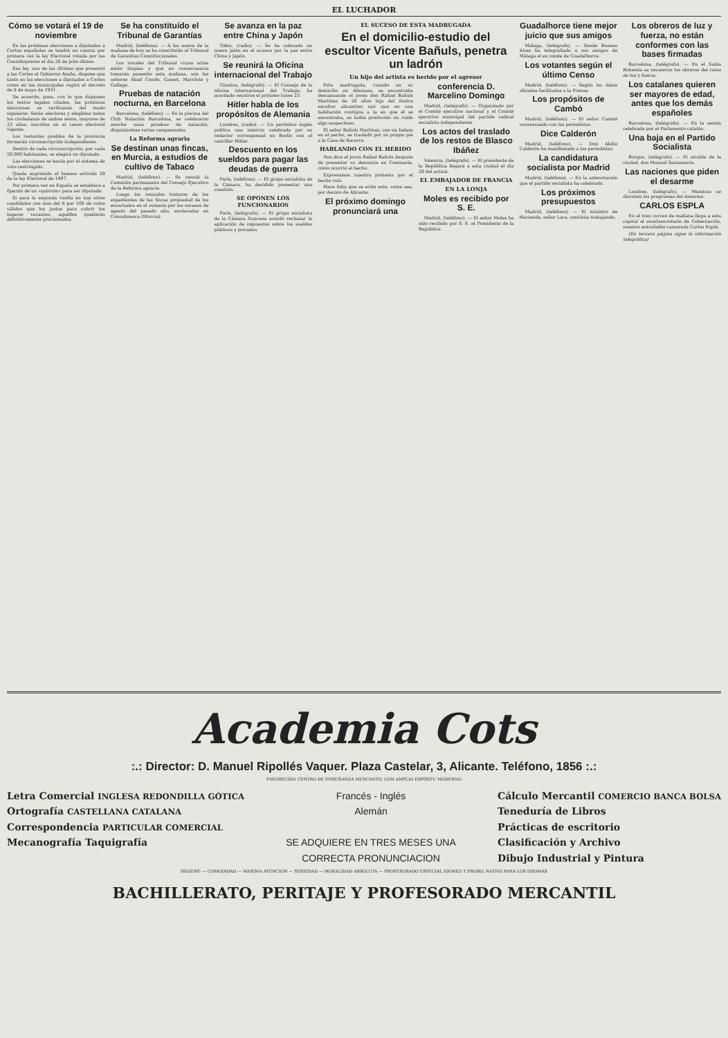EL LUCHADOR
Cómo se votará el 19 de noviembre
En las próximas elecciones a diputados a Cortes españolas se tendrá en cuenta por primera vez la ley Electoral votada por las Constituyentes el día 28 de julio último.
Esa ley, una de las últimas que presentó a las Cortes el Gobierno Azaña, dispone que tanto en las elecciones a diputados a Cortes como en las municipales regirá el decreto de 8 de mayo de 1931.
De acuerdo, pues, con lo que disponen los textos legales citados, las próximas elecciones se verificarán del modo siguiente: Serán electores y elegibles todos los ciudadanos de ambos sexos, mayores de 23 años, inscritos en el censo electoral vigente.
Los restantes pueblos de la provincia formarán circunscripción independiente.
Dentro de cada circunscripción, por cada 50.000 habitantes, se elegirá un diputado.
Las elecciones se harán por el sistema de voto restringido.
Queda suprimido el famoso artículo 29 de la ley Electoral de 1907.
Por primera vez en España se establece a fijación de un «quórum» para ser diputado.
Si para la segunda vuelta no hay otros candidatos con más del 8 por 100 de votos válidos que los justos para cubrir los lugares vacantes, aquéllos quedarán definitivamente proclamados.
Se ha constituído el Tribunal de Garantías
Madrid, (teléfono). — A las nueve de la mañana de hoy se ha constituído el Tribunal de Garantías Constitucionales.
Los vocales del Tribunal cuyas actas están limpias y que en consecuencia tomarán posesión esta mañana, son los señores Abad Conde, Gasset, Marclote y Gallego.
Pruebas de natación nocturna, en Barcelona
Barcelona, (teléfono). — En la piscina del Club Natación Barcelona, se celebraron anoche unas pruebas de natación, disputándose varios campeonatos.
La Reforma agraria
Se destinan unas fincas, en Murcia, a estudios de cultivo de Tabaco
Madrid, (teléfono). — Se reunió la Comisión permanente del Consejo Ejecutivo de la Reforma agraria.
Luego los reunidos trataron de los expedientes de las fincas propiedad de los encartados en el sumario por los sucesos de agosto del pasado año, enclavadas en Concahuesca (Murcia).
Se avanza en la paz entre China y Japón
Tokio, (radio). — Se ha colocado un nuevo jalón en el avance por la paz entre China y Japón.
Se reunirá la Oficina internacional del Trabajo
Ginebra, (telégrafo). — El Consejo de la oficina internacional del Trabajo, ha acordado reunirse el próximo lunes 23.
Hitler habla de los propósitos de Alemania
Londres, (radio). — Un periódico inglés publica una interviu celebrada por su redactor corresponsal en Berlín con el canciller Hitler.
Descuento en los sueldos para pagar las deudas de guerra
París, (teléfono). — El grupo socialista de la Cámara, ha decidido presentar una cuestión.
SE OPONEN LOS FUNCIONARIOS
París, (telégrafo). — El grupo socialista de la Cámara francesa acordó rechazar la aplicación de impuestos sobre los sueldos públicos y privados.
EL SUCESO DE ESTA MADRUGADA
En el domicilio-estudio del escultor Vicente Bañuls, penetra un ladrón
Un hijo del artista es herido por el agresor
Esta madrugada, cuando en su domicilio en Altozano, se encontraba descansando el joven don Rafael Bañuls Martínez de 26 años hijo del ilustre escultor alicantino oyó que en una habitación contigua a la en que él se encontraba, se había producido un ruido algo sospechoso.
El señor Bañuls Martínez, con un balazo en el pecho, se trasladó por su propio pié a la Casa de Socorro.
HABLANDO CON EL HERIDO
Nos dice el joven Rafael Bañuls después de presentar su denuncia en Comisaría, cómo ocurrió el hecho.
Expresamos nuestra protesta por el hecho ruín.
Hace falta que se evite esto, como sea, por decoro de Alicante.
El próximo domingo pronunciará una conferencia D. Marcelino Domingo
Madrid, (telégrafo). — Organizado por el Comité ejecutivo nacional y el Comité ejecutivo municipal del partido radical socialista independiente.
Los actos del traslado de los restos de Blasco Ibáñez
Valencia, (telégrafo). — El presidente de la República llegará a esta ciudad el día 29 del actual.
EL EMBAJADOR DE FRANCIA
EN LA LONJA
Moles es recibido por S. E.
Madrid, (teléfono). — El señor Moles ha sido recibido por S. E. el Presidente de la República.
Guadalhorce tiene mejor juicio que sus amigos
Málaga, (telégrafo). — Desde Buenos Aires ha telegrafiado a sus amigos de Málaga el ex conde de Guadalhorce.
Los votantes según el último Censo
Madrid, (teléfono). — Según los datos oficiales facilitados a la Prensa.
Los propósitos de Cambó
Madrid, (teléfono). — El señor Cambó conversando con los periodistas.
Dice Calderón
Madrid, (teléfono). — Don Abilio Calderón ha manifestado a los periodistas.
La candidatura socialista por Madrid
Madrid, (teléfono). — En la antevotación que el partido socialista ha celebrado.
Los próximos presupuestos
Madrid, (teléfono). — El ministro de Hacienda, señor Lara, continúa trabajando.
Los obreros de luz y fuerza, no están conformes con las bases firmadas
Barcelona, (telégrafo). — En el Salón Bohemia se reunieron los obreros del ramo de luz y fuerza.
Los catalanes quieren ser mayores de edad, antes que los demás españoles
Barcelona, (telégrafo). — En la sesión celebrada por el Parlamento catalán.
Una baja en el Partido Socialista
Burgos, (telégrafo). — El alcalde de la ciudad, don Manuel Santamaría.
Las naciones que piden el desarme
Londres, (telégrafo). — Mientras se discuten los programas del desarme.
CARLOS ESPLA
En el tren correo de mañana llega a esta capital el exsubsecretario de Gobernación, nuestro entrañable camarada Carlos Esplá.
(En tercera página sigue la información telegráfica)
Academia Cots
:.: Director: D. Manuel Ripollés Vaquer. Plaza Castelar, 3, Alicante. Teléfono, 1856 :.:
FAVORECIDO CENTRO DE ENSEÑANZA MERCANTIL CON AMPLIO ESPÍRITU MODERNO
Letra Comercial INGLESA REDONDILLA GÓTICA
Ortografía CASTELLANA CATALANA
Correspondencia PARTICULAR COMERCIAL
Mecanografía Taquigrafía
Francés - Inglés
Alemán
SE ADQUIERE EN TRES MESES UNA
CORRECTA PRONUNCIACION
Cálculo Mercantil COMERCIO BANCA BOLSA
Teneduría de Libros
Prácticas de escritorio
Clasificación y Archivo
Dibujo Industrial y Pintura
HIGIENE — COMODIDAD — MAXIMA ATENCION — SERIEDAD — MORALIDAD ABSOLUTA — PROFESORADO ESPECIAL IDONEO Y PROBO, NATIVO PARA LOS IDIOMAS
BACHILLERATO, PERITAJE Y PROFESORADO MERCANTIL